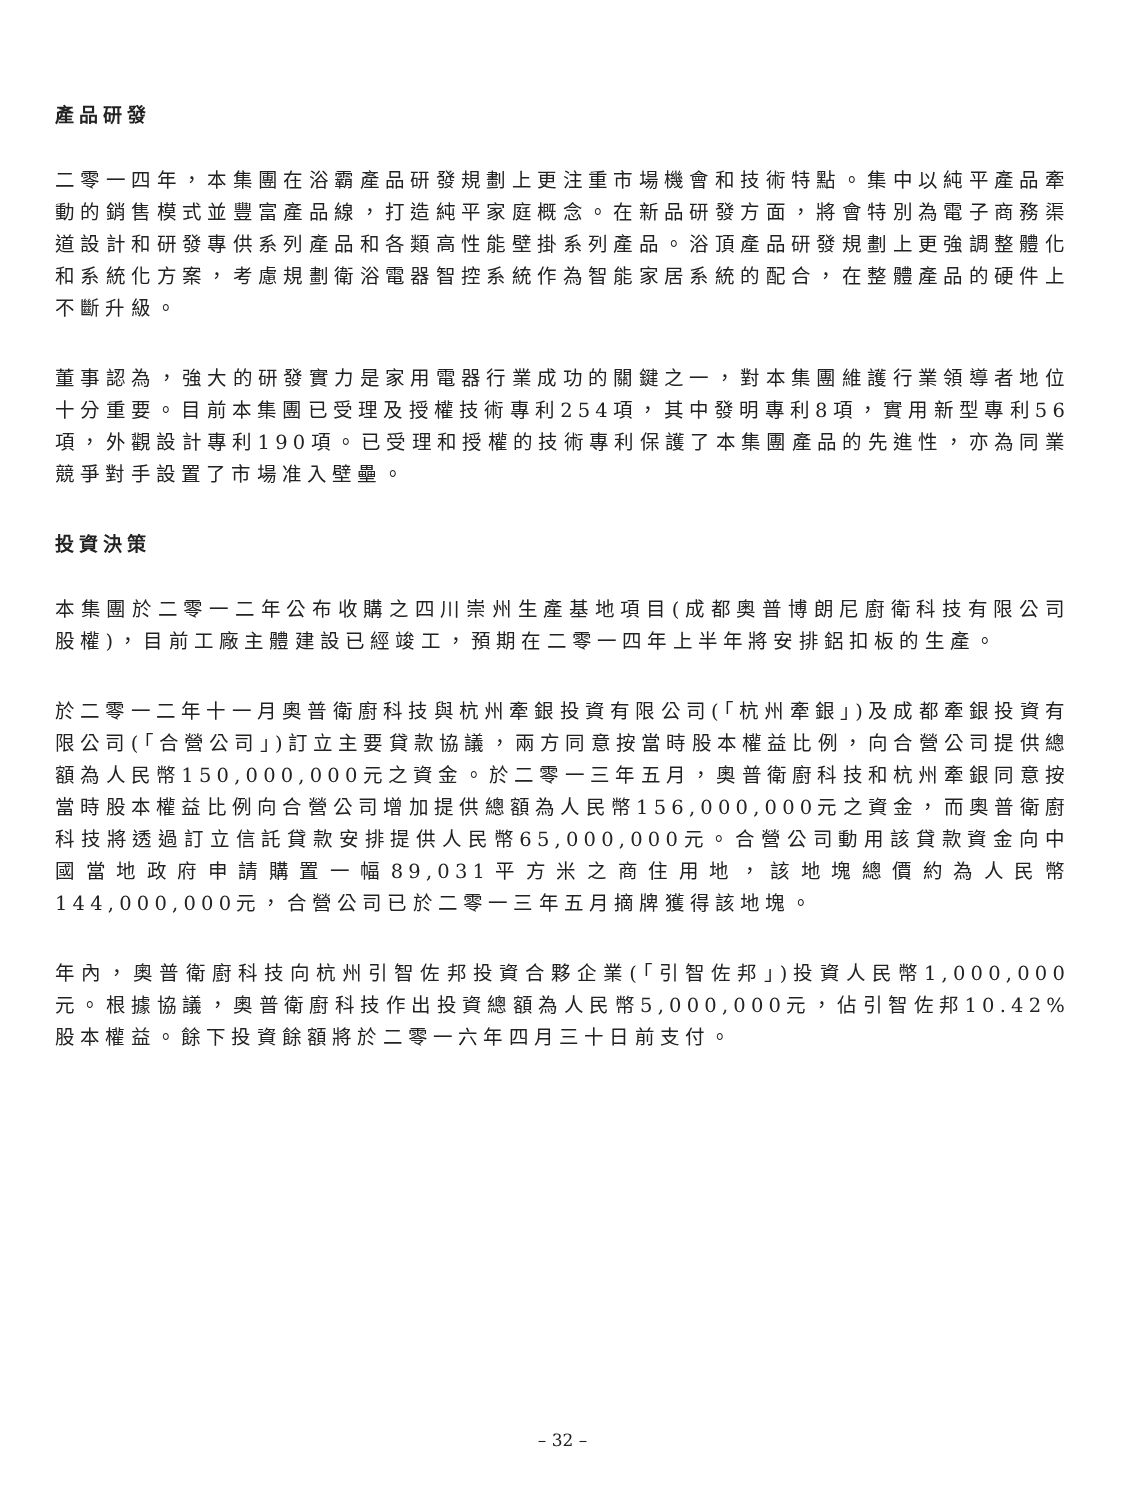產品研發
二零一四年，本集團在浴霸產品研發規劃上更注重市場機會和技術特點。集中以純平產品牽動的銷售模式並豐富產品線，打造純平家庭概念。在新品研發方面，將會特別為電子商務渠道設計和研發專供系列產品和各類高性能壁掛系列產品。浴頂產品研發規劃上更強調整體化和系統化方案，考慮規劃衛浴電器智控系統作為智能家居系統的配合，在整體產品的硬件上不斷升級。
董事認為，強大的研發實力是家用電器行業成功的關鍵之一，對本集團維護行業領導者地位十分重要。目前本集團已受理及授權技術專利254項，其中發明專利8項，實用新型專利56項，外觀設計專利190項。已受理和授權的技術專利保護了本集團產品的先進性，亦為同業競爭對手設置了市場准入壁壘。
投資決策
本集團於二零一二年公布收購之四川崇州生產基地項目(成都奧普博朗尼廚衛科技有限公司股權)，目前工廠主體建設已經竣工，預期在二零一四年上半年將安排鋁扣板的生產。
於二零一二年十一月奧普衛廚科技與杭州牽銀投資有限公司(「杭州牽銀」)及成都牽銀投資有限公司(「合營公司」)訂立主要貸款協議，兩方同意按當時股本權益比例，向合營公司提供總額為人民幣150,000,000元之資金。於二零一三年五月，奧普衛廚科技和杭州牽銀同意按當時股本權益比例向合營公司增加提供總額為人民幣156,000,000元之資金，而奧普衛廚科技將透過訂立信託貸款安排提供人民幣65,000,000元。合營公司動用該貸款資金向中國當地政府申請購置一幅89,031平方米之商住用地，該地塊總價約為人民幣144,000,000元，合營公司已於二零一三年五月摘牌獲得該地塊。
年內，奧普衛廚科技向杭州引智佐邦投資合夥企業(「引智佐邦」)投資人民幣1,000,000元。根據協議，奧普衛廚科技作出投資總額為人民幣5,000,000元，佔引智佐邦10.42%股本權益。餘下投資餘額將於二零一六年四月三十日前支付。
– 32 –